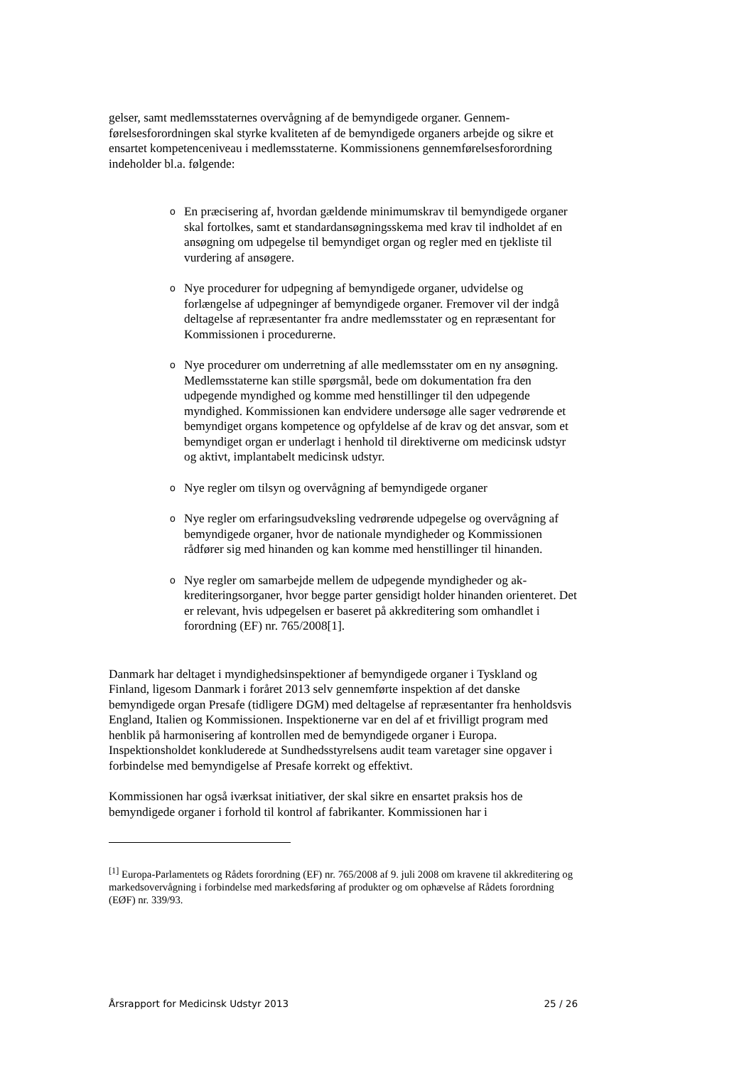gelser, samt medlemsstaternes overvågning af de bemyndigede organer. Gennem­førelsesforordningen skal styrke kvaliteten af de bemyndigede organers arbejde og sikre et ensartet kompetenceniveau i medlemsstaterne. Kommissionens gennemfø­relsesforordning indeholder bl.a. følgende:
o En præcisering af, hvordan gældende minimumskrav til bemyndigede organer skal fortolkes, samt et standardansøgningsskema med krav til indholdet af en ansøgning om udpegelse til bemyndiget organ og regler med en tjekliste til vurdering af ansøgere.
o Nye procedurer for udpegning af bemyndigede organer, udvidelse og forlængelse af udpegninger af bemyndigede organer. Fremover vil der indgå deltagelse af repræsentanter fra andre medlemsstater og en repræ­sentant for Kommissionen i procedurerne.
o Nye procedurer om underretning af alle medlemsstater om en ny ansøg­ning. Medlemsstaterne kan stille spørgsmål, bede om dokumentation fra den udpegende myndighed og komme med henstillinger til den udpeg­ende myndighed. Kommissionen kan endvidere undersøge alle sager vedrørende et bemyndiget organs kompetence og opfyldelse af de krav og det ansvar, som et bemyndiget organ er underlagt i henhold til direk­tiverne om medicinsk udstyr og aktivt, implantabelt medicinsk udstyr.
o Nye regler om tilsyn og overvågning af bemyndigede organer
o Nye regler om erfaringsudveksling vedrørende udpegelse og overvåg­ning af bemyndigede organer, hvor de nationale myndigheder og Kom­missionen rådfører sig med hinanden og kan komme med henstillinger til hinanden.
o Nye regler om samarbejde mellem de udpegende myndigheder og ak­krediteringsorganer, hvor begge parter gensidigt holder hinanden orien­teret. Det er relevant, hvis udpegelsen er baseret på akkreditering som omhandlet i forordning (EF) nr. 765/2008[1].
Danmark har deltaget i myndighedsinspektioner af bemyndigede organer i Tysk­land og Finland, ligesom Danmark i foråret 2013 selv gennemførte inspektion af det danske bemyndigede organ Presafe (tidligere DGM) med deltagelse af repræ­sentanter fra henholdsvis England, Italien og Kommissionen. Inspektionerne var en del af et frivilligt program med henblik på harmonisering af kontrollen med de be­myndigede organer i Europa. Inspektionsholdet konkluderede at Sundhedsstyrel­sens audit team varetager sine opgaver i forbindelse med bemyndigelse af Presafe korrekt og effektivt.
Kommissionen har også iværksat initiativer, der skal sikre en ensartet praksis hos de bemyndigede organer i forhold til kontrol af fabrikanter. Kommissionen har i
<sup>[1]</sup> Europa-Parlamentets og Rådets forordning (EF) nr. 765/2008 af 9. juli 2008 om kravene til akkreditering og markedsovervågning i forbindelse med markedsføring af produkter og om ophævelse af Rådets forordning (EØF) nr. 339/93.
Årsrapport for Medicinsk Udstyr 2013 25 / 26